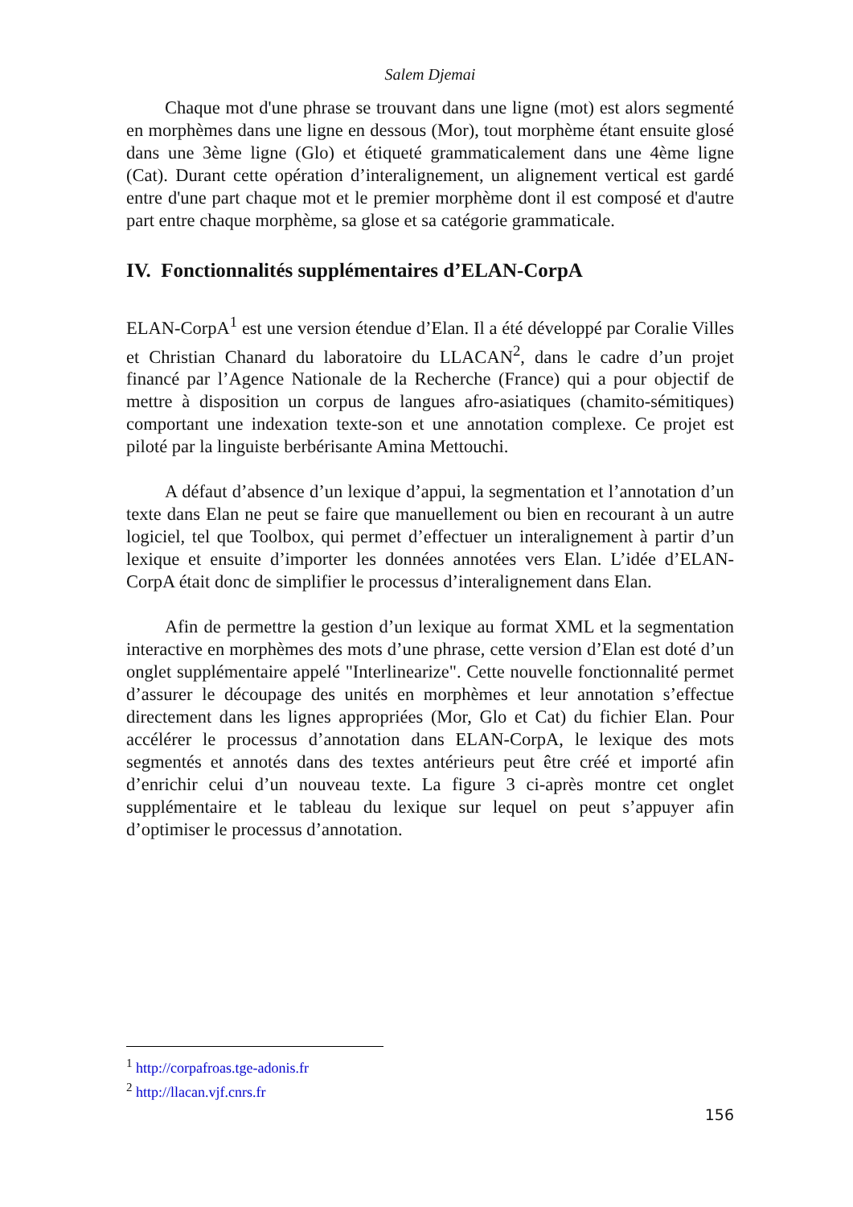Salem Djemai
Chaque mot d'une phrase se trouvant dans une ligne (mot) est alors segmenté en morphèmes dans une ligne en dessous (Mor), tout morphème étant ensuite glosé dans une 3ème ligne (Glo) et étiqueté grammaticalement dans une 4ème ligne (Cat). Durant cette opération d’interalignement, un alignement vertical est gardé entre d'une part chaque mot et le premier morphème dont il est composé et d'autre part entre chaque morphème, sa glose et sa catégorie grammaticale.
IV. Fonctionnalités supplémentaires d’ELAN-CorpA
ELAN-CorpA<sup>1</sup> est une version étendue d’Elan. Il a été développé par Coralie Villes et Christian Chanard du laboratoire du LLACAN<sup>2</sup>, dans le cadre d’un projet financé par l’Agence Nationale de la Recherche (France) qui a pour objectif de mettre à disposition un corpus de langues afro-asiatiques (chamito-sémitiques) comportant une indexation texte-son et une annotation complexe. Ce projet est piloté par la linguiste berbérisante Amina Mettouchi.
A défaut d’absence d’un lexique d’appui, la segmentation et l’annotation d’un texte dans Elan ne peut se faire que manuellement ou bien en recourant à un autre logiciel, tel que Toolbox, qui permet d’effectuer un interalignement à partir d’un lexique et ensuite d’importer les données annotées vers Elan. L’idée d’ELAN-CorpA était donc de simplifier le processus d’interalignement dans Elan.
Afin de permettre la gestion d’un lexique au format XML et la segmentation interactive en morphèmes des mots d’une phrase, cette version d’Elan est doté d’un onglet supplémentaire appelé "Interlinearize". Cette nouvelle fonctionnalité permet d’assurer le découpage des unités en morphèmes et leur annotation s’effectue directement dans les lignes appropriées (Mor, Glo et Cat) du fichier Elan. Pour accélérer le processus d’annotation dans ELAN-CorpA, le lexique des mots segmentés et annotés dans des textes antérieurs peut être créé et importé afin d’enrichir celui d’un nouveau texte. La figure 3 ci-après montre cet onglet supplémentaire et le tableau du lexique sur lequel on peut s’appuyer afin d’optimiser le processus d’annotation.
<sup>1</sup> http://corpafroas.tge-adonis.fr
<sup>2</sup> http://llacan.vjf.cnrs.fr
156